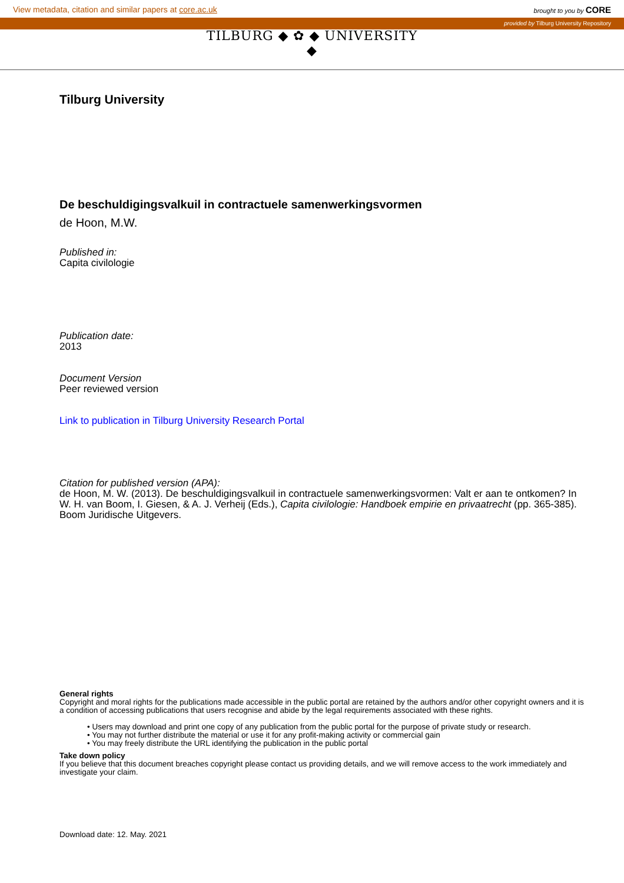View metadata, citation and similar papers at core.ac.uk brought to you by CORE
provided by Tilburg University Repository
TILBURG ◆ ✿ ◆ UNIVERSITY
◆
Tilburg University
De beschuldigingsvalkuil in contractuele samenwerkingsvormen
de Hoon, M.W.
Published in:
Capita civilologie
Publication date:
2013
Document Version
Peer reviewed version
Link to publication in Tilburg University Research Portal
Citation for published version (APA):
de Hoon, M. W. (2013). De beschuldigingsvalkuil in contractuele samenwerkingsvormen: Valt er aan te ontkomen? In W. H. van Boom, I. Giesen, & A. J. Verheij (Eds.), Capita civilologie: Handboek empirie en privaatrecht (pp. 365-385). Boom Juridische Uitgevers.
General rights
Copyright and moral rights for the publications made accessible in the public portal are retained by the authors and/or other copyright owners and it is a condition of accessing publications that users recognise and abide by the legal requirements associated with these rights.
• Users may download and print one copy of any publication from the public portal for the purpose of private study or research.
• You may not further distribute the material or use it for any profit-making activity or commercial gain
• You may freely distribute the URL identifying the publication in the public portal
Take down policy
If you believe that this document breaches copyright please contact us providing details, and we will remove access to the work immediately and investigate your claim.
Download date: 12. May. 2021